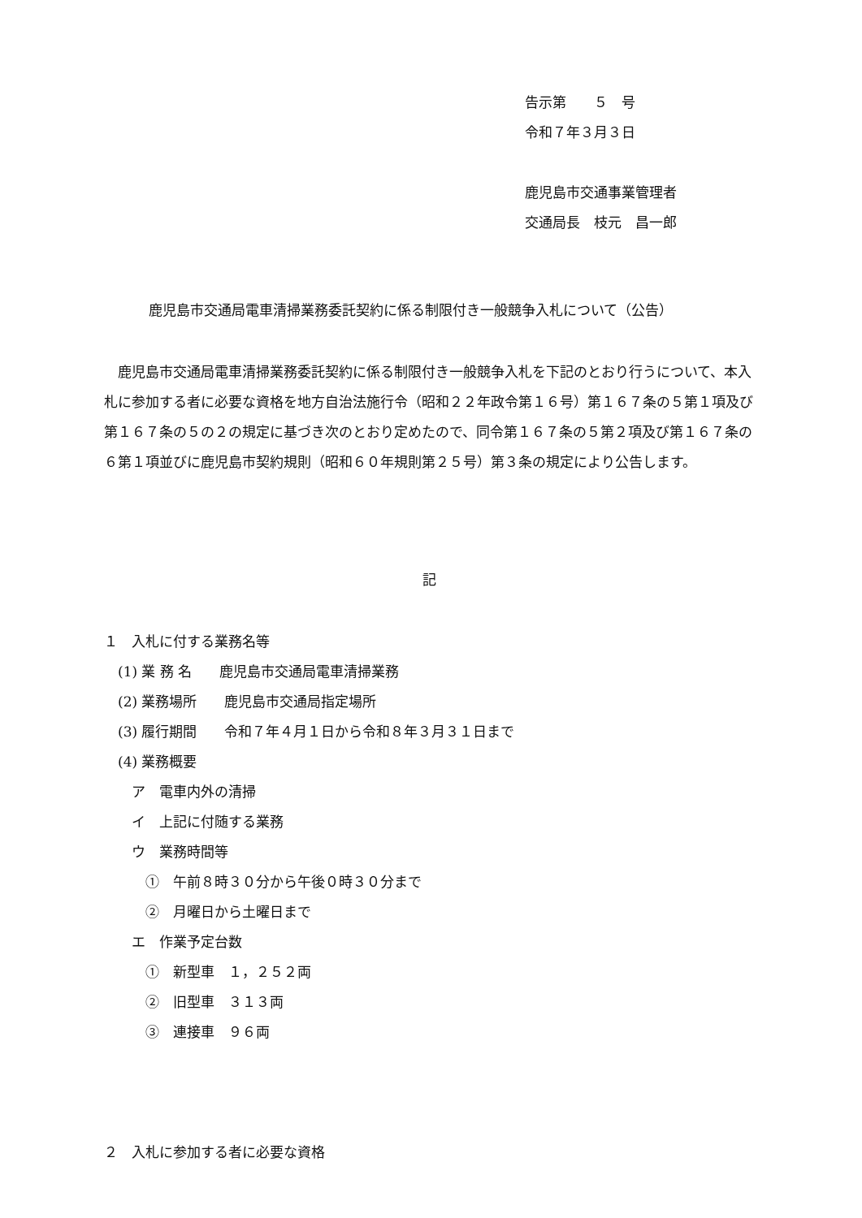告示第　　５　号
令和７年３月３日
鹿児島市交通事業管理者
交通局長　枝元　昌一郎
鹿児島市交通局電車清掃業務委託契約に係る制限付き一般競争入札について（公告）
　鹿児島市交通局電車清掃業務委託契約に係る制限付き一般競争入札を下記のとおり行うについて、本入札に参加する者に必要な資格を地方自治法施行令（昭和２２年政令第１６号）第１６７条の５第１項及び第１６７条の５の２の規定に基づき次のとおり定めたので、同令第１６７条の５第２項及び第１６７条の６第１項並びに鹿児島市契約規則（昭和６０年規則第２５号）第３条の規定により公告します。
記
１　入札に付する業務名等
　(1) 業 務 名　　鹿児島市交通局電車清掃業務
　(2) 業務場所　　鹿児島市交通局指定場所
　(3) 履行期間　　令和７年４月１日から令和８年３月３１日まで
　(4) 業務概要
　　ア　電車内外の清掃
　　イ　上記に付随する業務
　　ウ　業務時間等
　　　①　午前８時３０分から午後０時３０分まで
　　　②　月曜日から土曜日まで
　　エ　作業予定台数
　　　①　新型車　１，２５２両
　　　②　旧型車　３１３両
　　　③　連接車　９６両
２　入札に参加する者に必要な資格